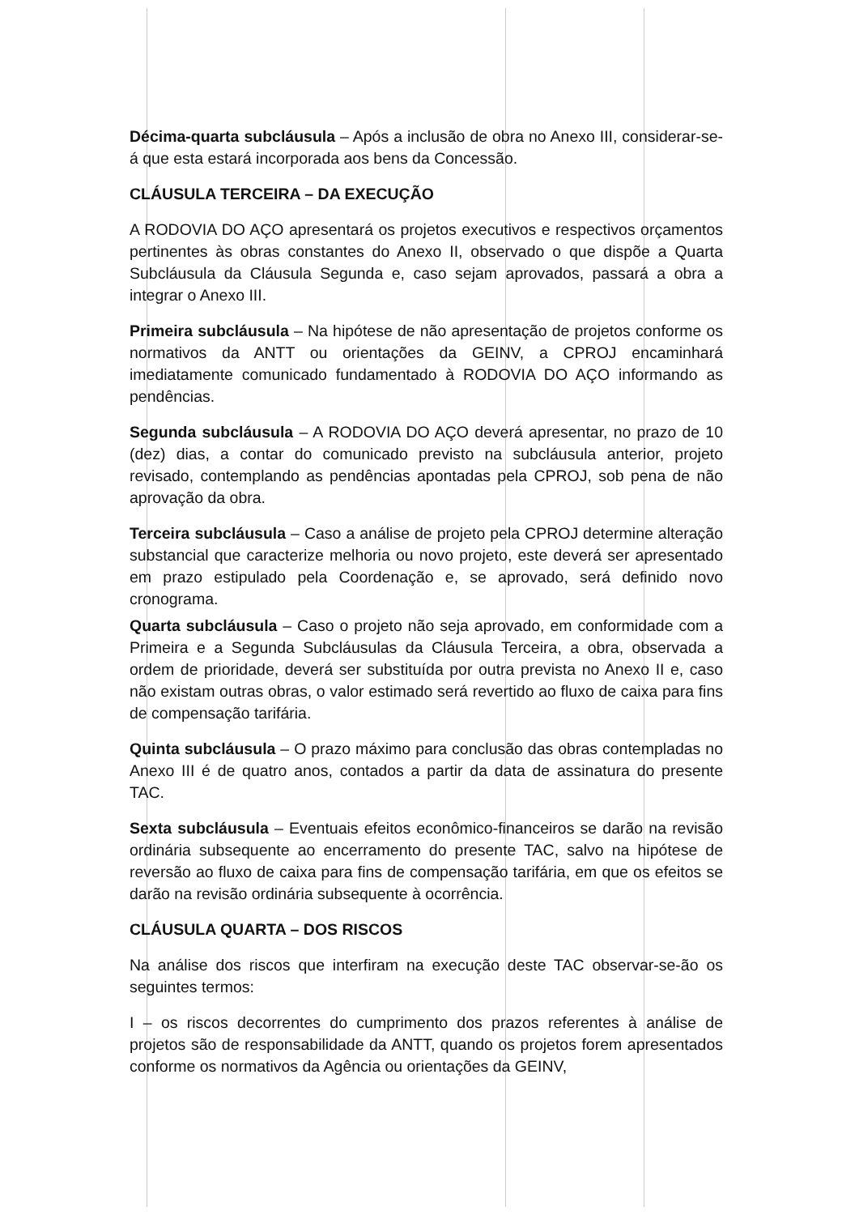Décima-quarta subcláusula – Após a inclusão de obra no Anexo III, considerar-se-á que esta estará incorporada aos bens da Concessão.
CLÁUSULA TERCEIRA – DA EXECUÇÃO
A RODOVIA DO AÇO apresentará os projetos executivos e respectivos orçamentos pertinentes às obras constantes do Anexo II, observado o que dispõe a Quarta Subcláusula da Cláusula Segunda e, caso sejam aprovados, passará a obra a integrar o Anexo III.
Primeira subcláusula – Na hipótese de não apresentação de projetos conforme os normativos da ANTT ou orientações da GEINV, a CPROJ encaminhará imediatamente comunicado fundamentado à RODOVIA DO AÇO informando as pendências.
Segunda subcláusula – A RODOVIA DO AÇO deverá apresentar, no prazo de 10 (dez) dias, a contar do comunicado previsto na subcláusula anterior, projeto revisado, contemplando as pendências apontadas pela CPROJ, sob pena de não aprovação da obra.
Terceira subcláusula – Caso a análise de projeto pela CPROJ determine alteração substancial que caracterize melhoria ou novo projeto, este deverá ser apresentado em prazo estipulado pela Coordenação e, se aprovado, será definido novo cronograma.
Quarta subcláusula – Caso o projeto não seja aprovado, em conformidade com a Primeira e a Segunda Subcláusulas da Cláusula Terceira, a obra, observada a ordem de prioridade, deverá ser substituída por outra prevista no Anexo II e, caso não existam outras obras, o valor estimado será revertido ao fluxo de caixa para fins de compensação tarifária.
Quinta subcláusula – O prazo máximo para conclusão das obras contempladas no Anexo III é de quatro anos, contados a partir da data de assinatura do presente TAC.
Sexta subcláusula – Eventuais efeitos econômico-financeiros se darão na revisão ordinária subsequente ao encerramento do presente TAC, salvo na hipótese de reversão ao fluxo de caixa para fins de compensação tarifária, em que os efeitos se darão na revisão ordinária subsequente à ocorrência.
CLÁUSULA QUARTA – DOS RISCOS
Na análise dos riscos que interfiram na execução deste TAC observar-se-ão os seguintes termos:
I – os riscos decorrentes do cumprimento dos prazos referentes à análise de projetos são de responsabilidade da ANTT, quando os projetos forem apresentados conforme os normativos da Agência ou orientações da GEINV,